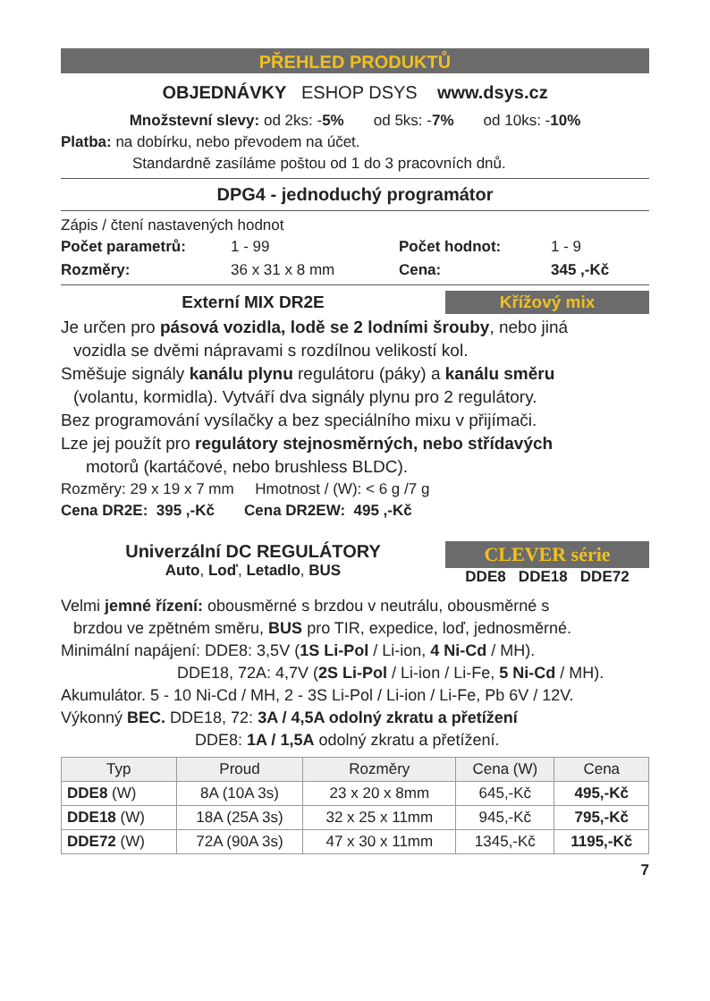PŘEHLED PRODUKTŮ
OBJEDNÁVKY ESHOP DSYS www.dsys.cz
Množstevní slevy: od 2ks: -5% od 5ks: -7% od 10ks: -10%
Platba: na dobírku, nebo převodem na účet.
Standardně zasíláme poštou od 1 do 3 pracovních dnů.
DPG4 - jednoduchý programátor
Zápis / čtení nastavených hodnot
Počet parametrů: 1 - 99 Počet hodnot: 1 - 9
Rozměry: 36 x 31 x 8 mm Cena: 345 ,-Kč
Externí MIX DR2E Křížový mix
Je určen pro pásová vozidla, lodě se 2 lodními šrouby, nebo jiná
vozidla se dvěmi nápravami s rozdílnou velikostí kol.
Směšuje signály kanálu plynu regulátoru (páky) a kanálu směru
(volantu, kormidla). Vytváří dva signály plynu pro 2 regulátory.
Bez programování vysílačky a bez speciálního mixu v přijímači.
Lze jej použít pro regulátory stejnosměrných, nebo střídavých
motorů (kartáčové, nebo brushless BLDC).
Rozměry: 29 x 19 x 7 mm Hmotnost / (W): < 6 g /7 g
Cena DR2E: 395 ,-Kč Cena DR2EW: 495 ,-Kč
Univerzální DC REGULÁTORY
Auto, Loď, Letadlo, BUS
CLEVER série
DDE8 DDE18 DDE72
Velmi jemné řízení: obousměrné s brzdou v neutrálu, obousměrné s
brzdou ve zpětném směru, BUS pro TIR, expedice, loď, jednosměrné.
Minimální napájení: DDE8: 3,5V (1S Li-Pol / Li-ion, 4 Ni-Cd / MH).
DDE18, 72A: 4,7V (2S Li-Pol / Li-ion / Li-Fe, 5 Ni-Cd / MH).
Akumulátor. 5 - 10 Ni-Cd / MH, 2 - 3S Li-Pol / Li-ion / Li-Fe, Pb 6V / 12V.
Výkonný BEC. DDE18, 72: 3A / 4,5A odolný zkratu a přetížení
DDE8: 1A / 1,5A odolný zkratu a přetížení.
| Typ | Proud | Rozměry | Cena (W) | Cena |
| --- | --- | --- | --- | --- |
| DDE8 (W) | 8A (10A 3s) | 23 x 20 x 8mm | 645,-Kč | 495,-Kč |
| DDE18 (W) | 18A (25A 3s) | 32 x 25 x 11mm | 945,-Kč | 795,-Kč |
| DDE72 (W) | 72A (90A 3s) | 47 x 30 x 11mm | 1345,-Kč | 1195,-Kč |
7